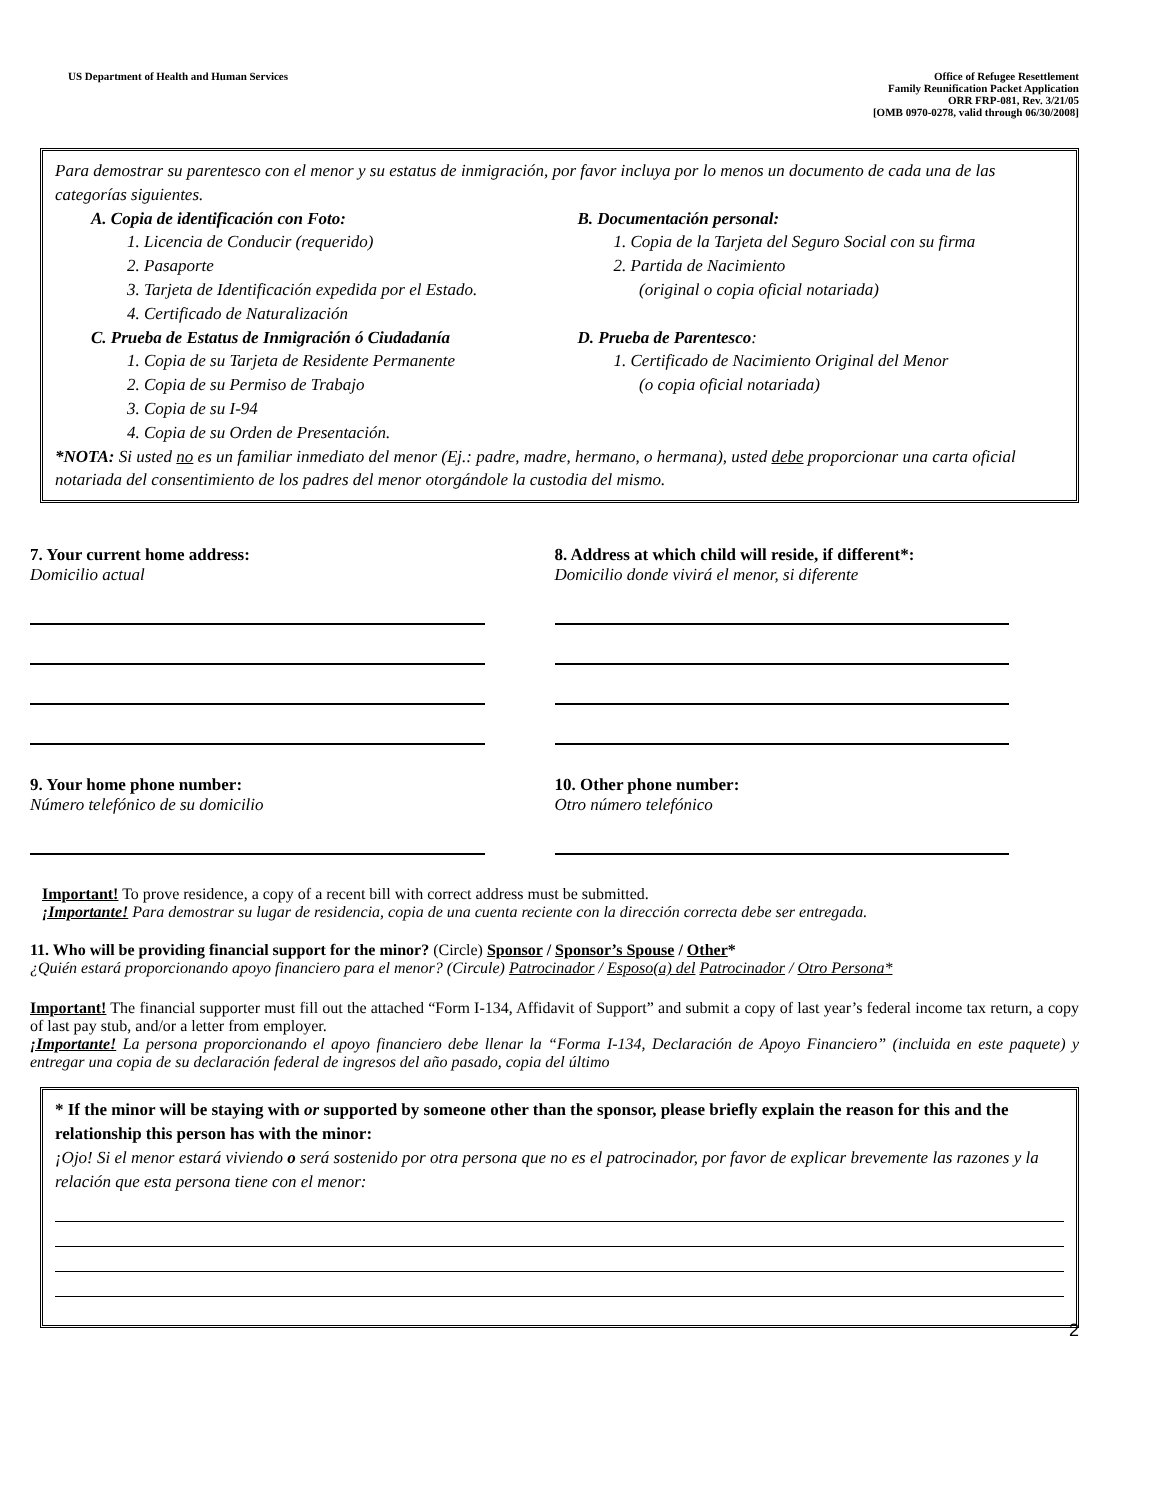US Department of Health and Human Services
Office of Refugee Resettlement
Family Reunification Packet Application
ORR FRP-081, Rev. 3/21/05
[OMB 0970-0278, valid through 06/30/2008]
Para demostrar su parentesco con el menor y su estatus de inmigración, por favor incluya por lo menos un documento de cada una de las categorías siguientes.
A. Copia de identificación con Foto:
1. Licencia de Conducir (requerido)
2. Pasaporte
3. Tarjeta de Identificación expedida por el Estado.
4. Certificado de Naturalización
C. Prueba de Estatus de Inmigración ó Ciudadanía
1. Copia de su Tarjeta de Residente Permanente
2. Copia de su Permiso de Trabajo
3. Copia de su I-94
4. Copia de su Orden de Presentación.
B. Documentación personal:
1. Copia de la Tarjeta del Seguro Social con su firma
2. Partida de Nacimiento
(original o copia oficial notariada)
D. Prueba de Parentesco:
1. Certificado de Nacimiento Original del Menor
(o copia oficial notariada)
*NOTA: Si usted no es un familiar inmediato del menor (Ej.: padre, madre, hermano, o hermana), usted debe proporcionar una carta oficial notariada del consentimiento de los padres del menor otorgándole la custodia del mismo.
7. Your current home address:
Domicilio actual
8. Address at which child will reside, if different*:
Domicilio donde vivirá el menor, si diferente
9. Your home phone number:
Número telefónico de su domicilio
10. Other phone number:
Otro número telefónico
Important! To prove residence, a copy of a recent bill with correct address must be submitted.
¡Importante! Para demostrar su lugar de residencia, copia de una cuenta reciente con la dirección correcta debe ser entregada.
11. Who will be providing financial support for the minor? (Circle) Sponsor / Sponsor’s Spouse / Other*
¿Quién estará proporcionando apoyo financiero para el menor? (Circule) Patrocinador / Esposo(a) del Patrocinador / Otro Persona*
Important! The financial supporter must fill out the attached “Form I-134, Affidavit of Support” and submit a copy of last year’s federal income tax return, a copy of last pay stub, and/or a letter from employer.
¡Importante! La persona proporcionando el apoyo financiero debe llenar la “Forma I-134, Declaración de Apoyo Financiero” (incluida en este paquete) y entregar una copia de su declaración federal de ingresos del año pasado, copia del último
* If the minor will be staying with or supported by someone other than the sponsor, please briefly explain the reason for this and the relationship this person has with the minor:
¡Ojo! Si el menor estará viviendo o será sostenido por otra persona que no es el patrocinador, por favor de explicar brevemente las razones y la relación que esta persona tiene con el menor:
2